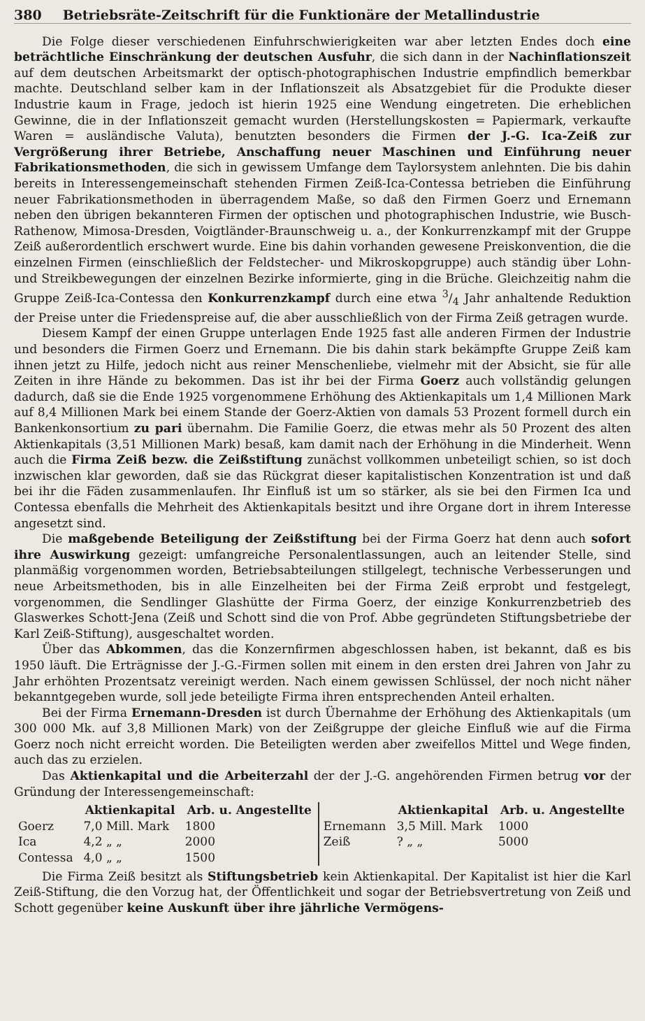380 Betriebsräte-Zeitschrift für die Funktionäre der Metallindustrie
Die Folge dieser verschiedenen Einfuhrschwierigkeiten war aber letzten Endes doch eine beträchtliche Einschränkung der deutschen Ausfuhr, die sich dann in der Nachinflationszeit auf dem deutschen Arbeitsmarkt der optisch-photographischen Industrie empfindlich bemerkbar machte. Deutschland selber kam in der Inflationszeit als Absatzgebiet für die Produkte dieser Industrie kaum in Frage, jedoch ist hierin 1925 eine Wendung eingetreten. Die erheblichen Gewinne, die in der Inflationszeit gemacht wurden (Herstellungskosten = Papiermark, verkaufte Waren = ausländische Valuta), benutzten besonders die Firmen der J.-G. Ica-Zeiß zur Vergrößerung ihrer Betriebe, Anschaffung neuer Maschinen und Einführung neuer Fabrikationsmethoden, die sich in gewissem Umfange dem Taylorsystem anlehnten. Die bis dahin bereits in Interessengemeinschaft stehenden Firmen Zeiß-Ica-Contessa betrieben die Einführung neuer Fabrikationsmethoden in überragendem Maße, so daß den Firmen Goerz und Ernemann neben den übrigen bekannteren Firmen der optischen und photographischen Industrie, wie Busch-Rathenow, Mimosa-Dresden, Voigtländer-Braunschweig u. a., der Konkurrenzkampf mit der Gruppe Zeiß außerordentlich erschwert wurde. Eine bis dahin vorhanden gewesene Preiskonvention, die die einzelnen Firmen (einschließlich der Feldstecher- und Mikroskopgruppe) auch ständig über Lohn- und Streikbewegungen der einzelnen Bezirke informierte, ging in die Brüche. Gleichzeitig nahm die Gruppe Zeiß-Ica-Contessa den Konkurrenzkampf durch eine etwa 3/4 Jahr anhaltende Reduktion der Preise unter die Friedenspreise auf, die aber ausschließlich von der Firma Zeiß getragen wurde.
Diesem Kampf der einen Gruppe unterlagen Ende 1925 fast alle anderen Firmen der Industrie und besonders die Firmen Goerz und Ernemann. Die bis dahin stark bekämpfte Gruppe Zeiß kam ihnen jetzt zu Hilfe, jedoch nicht aus reiner Menschenliebe, vielmehr mit der Absicht, sie für alle Zeiten in ihre Hände zu bekommen. Das ist ihr bei der Firma Goerz auch vollständig gelungen dadurch, daß sie die Ende 1925 vorgenommene Erhöhung des Aktienkapitals um 1,4 Millionen Mark auf 8,4 Millionen Mark bei einem Stande der Goerz-Aktien von damals 53 Prozent formell durch ein Bankenkonsortium zu pari übernahm. Die Familie Goerz, die etwas mehr als 50 Prozent des alten Aktienkapitals (3,51 Millionen Mark) besaß, kam damit nach der Erhöhung in die Minderheit. Wenn auch die Firma Zeiß bezw. die Zeißstiftung zunächst vollkommen unbeteiligt schien, so ist doch inzwischen klar geworden, daß sie das Rückgrat dieser kapitalistischen Konzentration ist und daß bei ihr die Fäden zusammenlaufen. Ihr Einfluß ist um so stärker, als sie bei den Firmen Ica und Contessa ebenfalls die Mehrheit des Aktienkapitals besitzt und ihre Organe dort in ihrem Interesse angesetzt sind.
Die maßgebende Beteiligung der Zeißstiftung bei der Firma Goerz hat denn auch sofort ihre Auswirkung gezeigt: umfangreiche Personalentlassungen, auch an leitender Stelle, sind planmäßig vorgenommen worden, Betriebsabteilungen stillgelegt, technische Verbesserungen und neue Arbeitsmethoden, bis in alle Einzelheiten bei der Firma Zeiß erprobt und festgelegt, vorgenommen, die Sendlinger Glashütte der Firma Goerz, der einzige Konkurrenzbetrieb des Glaswerkes Schott-Jena (Zeiß und Schott sind die von Prof. Abbe gegründeten Stiftungsbetriebe der Karl Zeiß-Stiftung), ausgeschaltet worden.
Über das Abkommen, das die Konzernfirmen abgeschlossen haben, ist bekannt, daß es bis 1950 läuft. Die Erträgnisse der J.-G.-Firmen sollen mit einem in den ersten drei Jahren von Jahr zu Jahr erhöhten Prozentsatz vereinigt werden. Nach einem gewissen Schlüssel, der noch nicht näher bekanntgegeben wurde, soll jede beteiligte Firma ihren entsprechenden Anteil erhalten.
Bei der Firma Ernemann-Dresden ist durch Übernahme der Erhöhung des Aktienkapitals (um 300 000 Mk. auf 3,8 Millionen Mark) von der Zeißgruppe der gleiche Einfluß wie auf die Firma Goerz noch nicht erreicht worden. Die Beteiligten werden aber zweifellos Mittel und Wege finden, auch das zu erzielen.
Das Aktienkapital und die Arbeiterzahl der der J.-G. angehörenden Firmen betrug vor der Gründung der Interessengemeinschaft:
| | Aktienkapital | Arb. u. Angestellte | | Aktienkapital | Arb. u. Angestellte |
| --- | --- | --- | --- | --- | --- |
| Goerz | 7,0 Mill. Mark | 1800 | Ernemann | 3,5 Mill. Mark | 1000 |
| Ica | 4,2 „ „ | 2000 | Zeiß | ? „ „ | 5000 |
| Contessa | 4,0 „ „ | 1500 | | | |
Die Firma Zeiß besitzt als Stiftungsbetrieb kein Aktienkapital. Der Kapitalist ist hier die Karl Zeiß-Stiftung, die den Vorzug hat, der Öffentlichkeit und sogar der Betriebsvertretung von Zeiß und Schott gegenüber keine Auskunft über ihre jährliche Vermögens-